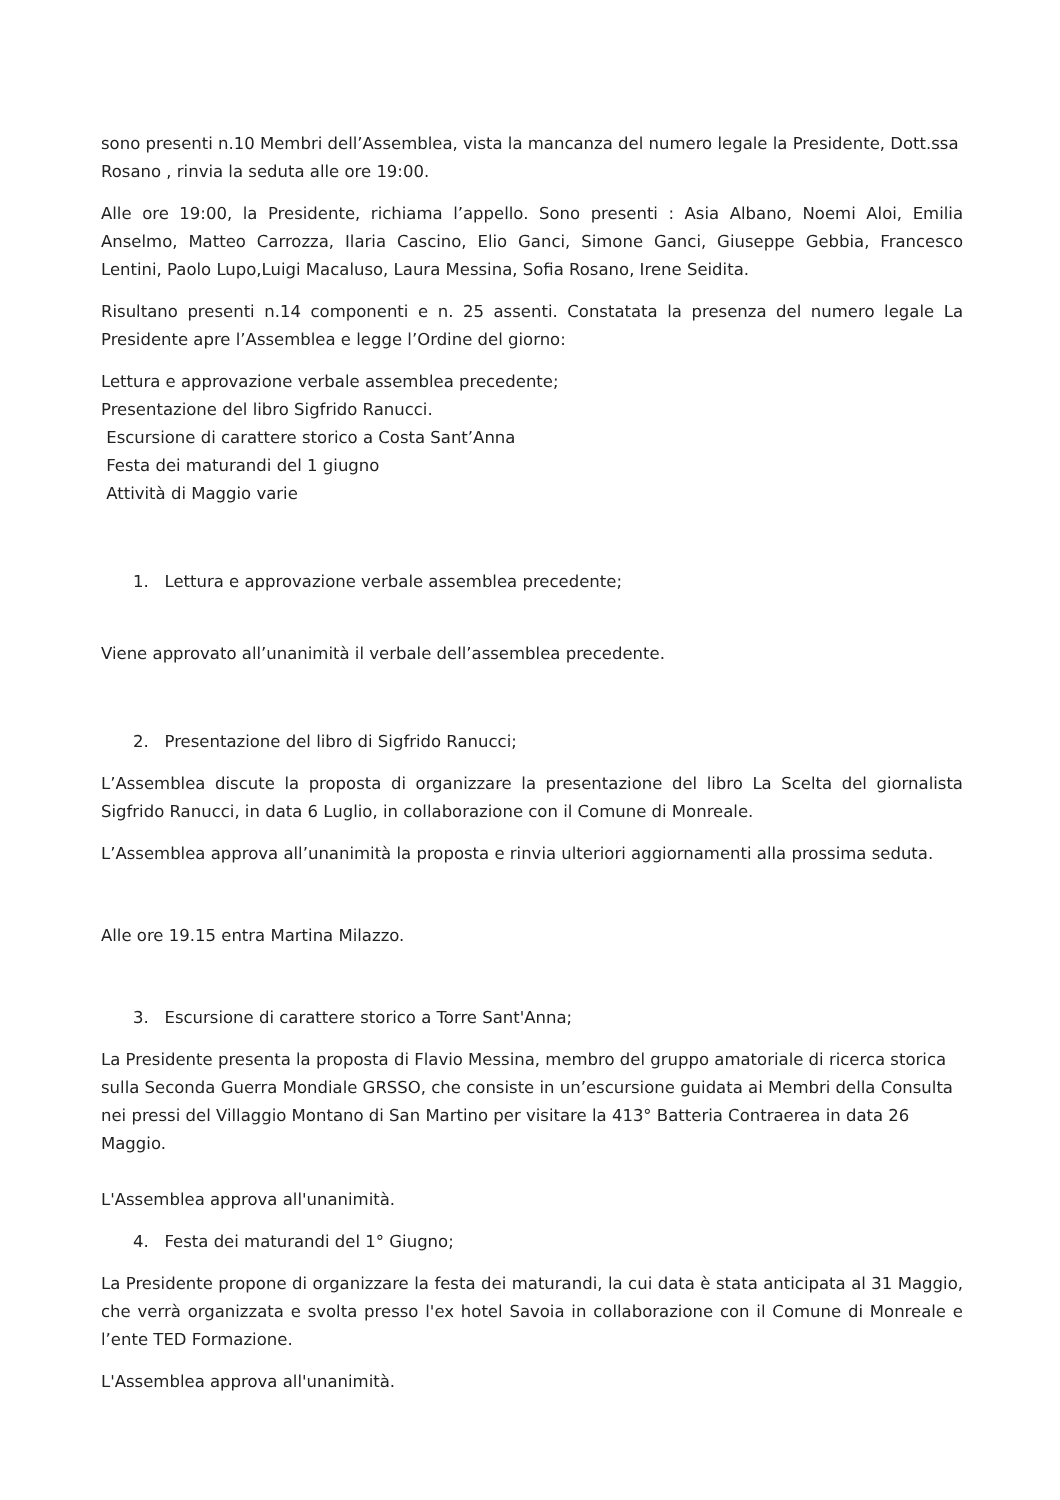sono presenti n.10 Membri dell’Assemblea, vista la mancanza del numero legale la Presidente, Dott.ssa Rosano , rinvia la seduta alle ore 19:00.
Alle ore 19:00, la Presidente, richiama l’appello. Sono presenti : Asia Albano, Noemi Aloi, Emilia Anselmo, Matteo Carrozza, Ilaria Cascino, Elio Ganci, Simone Ganci, Giuseppe Gebbia, Francesco Lentini, Paolo Lupo,Luigi Macaluso, Laura Messina, Sofia Rosano, Irene Seidita.
Risultano presenti n.14 componenti e n. 25 assenti. Constatata la presenza del numero legale La Presidente apre l’Assemblea e legge l’Ordine del giorno:
Lettura e approvazione verbale assemblea precedente;
Presentazione del libro Sigfrido Ranucci.
Escursione di carattere storico a Costa Sant’Anna
Festa dei maturandi del 1 giugno
Attività di Maggio varie
1. Lettura e approvazione verbale assemblea precedente;
Viene approvato all’unanimità il verbale dell’assemblea precedente.
2. Presentazione del libro di Sigfrido Ranucci;
L’Assemblea discute la proposta di organizzare la presentazione del libro La Scelta del giornalista Sigfrido Ranucci, in data 6 Luglio, in collaborazione con il Comune di Monreale.
L’Assemblea approva all’unanimità la proposta e rinvia ulteriori aggiornamenti alla prossima seduta.
Alle ore 19.15 entra Martina Milazzo.
3. Escursione di carattere storico a Torre Sant'Anna;
La Presidente presenta la proposta di Flavio Messina, membro del gruppo amatoriale di ricerca storica sulla Seconda Guerra Mondiale GRSSO, che consiste in un’escursione guidata ai Membri della Consulta nei pressi del Villaggio Montano di San Martino per visitare la 413° Batteria Contraerea in data 26 Maggio.
L'Assemblea approva all'unanimità.
4. Festa dei maturandi del 1° Giugno;
La Presidente propone di organizzare la festa dei maturandi, la cui data è stata anticipata al 31 Maggio, che verrà organizzata e svolta presso l'ex hotel Savoia in collaborazione con il Comune di Monreale e l’ente TED Formazione.
L'Assemblea approva all'unanimità.